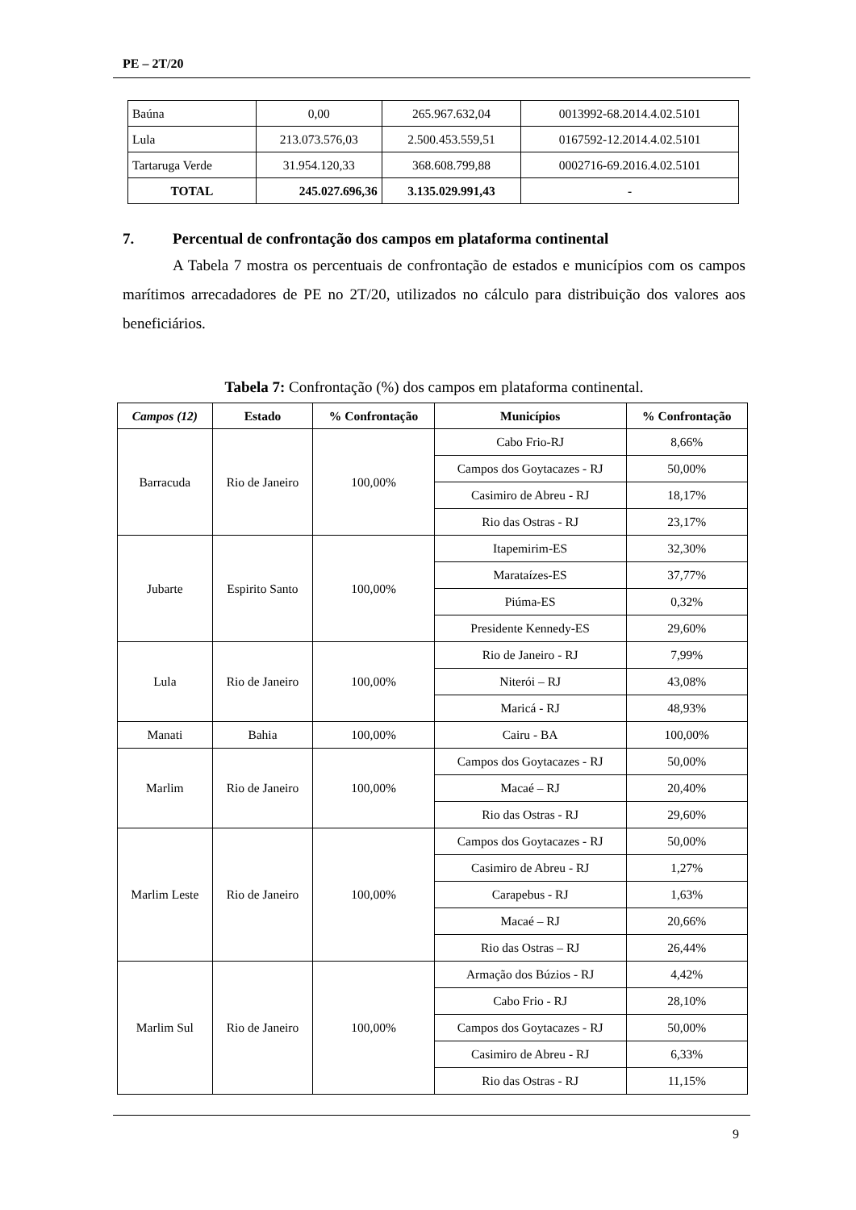PE – 2T/20
| Baúna | 0,00 | 265.967.632,04 | 0013992-68.2014.4.02.5101 |
| Lula | 213.073.576,03 | 2.500.453.559,51 | 0167592-12.2014.4.02.5101 |
| Tartaruga Verde | 31.954.120,33 | 368.608.799,88 | 0002716-69.2016.4.02.5101 |
| TOTAL | 245.027.696,36 | 3.135.029.991,43 | - |
7. Percentual de confrontação dos campos em plataforma continental
A Tabela 7 mostra os percentuais de confrontação de estados e municípios com os campos marítimos arrecadadores de PE no 2T/20, utilizados no cálculo para distribuição dos valores aos beneficiários.
Tabela 7: Confrontação (%) dos campos em plataforma continental.
| Campos (12) | Estado | % Confrontação | Municípios | % Confrontação |
| --- | --- | --- | --- | --- |
| Barracuda | Rio de Janeiro | 100,00% | Cabo Frio-RJ | 8,66% |
| | | | Campos dos Goytacazes - RJ | 50,00% |
| | | | Casimiro de Abreu - RJ | 18,17% |
| | | | Rio das Ostras - RJ | 23,17% |
| Jubarte | Espirito Santo | 100,00% | Itapemirim-ES | 32,30% |
| | | | Marataízes-ES | 37,77% |
| | | | Piúma-ES | 0,32% |
| | | | Presidente Kennedy-ES | 29,60% |
| Lula | Rio de Janeiro | 100,00% | Rio de Janeiro - RJ | 7,99% |
| | | | Niterói – RJ | 43,08% |
| | | | Maricá - RJ | 48,93% |
| Manati | Bahia | 100,00% | Cairu - BA | 100,00% |
| Marlim | Rio de Janeiro | 100,00% | Campos dos Goytacazes - RJ | 50,00% |
| | | | Macaé – RJ | 20,40% |
| | | | Rio das Ostras - RJ | 29,60% |
| Marlim Leste | Rio de Janeiro | 100,00% | Campos dos Goytacazes - RJ | 50,00% |
| | | | Casimiro de Abreu - RJ | 1,27% |
| | | | Carapebus - RJ | 1,63% |
| | | | Macaé – RJ | 20,66% |
| | | | Rio das Ostras – RJ | 26,44% |
| Marlim Sul | Rio de Janeiro | 100,00% | Armação dos Búzios - RJ | 4,42% |
| | | | Cabo Frio - RJ | 28,10% |
| | | | Campos dos Goytacazes - RJ | 50,00% |
| | | | Casimiro de Abreu - RJ | 6,33% |
| | | | Rio das Ostras - RJ | 11,15% |
9